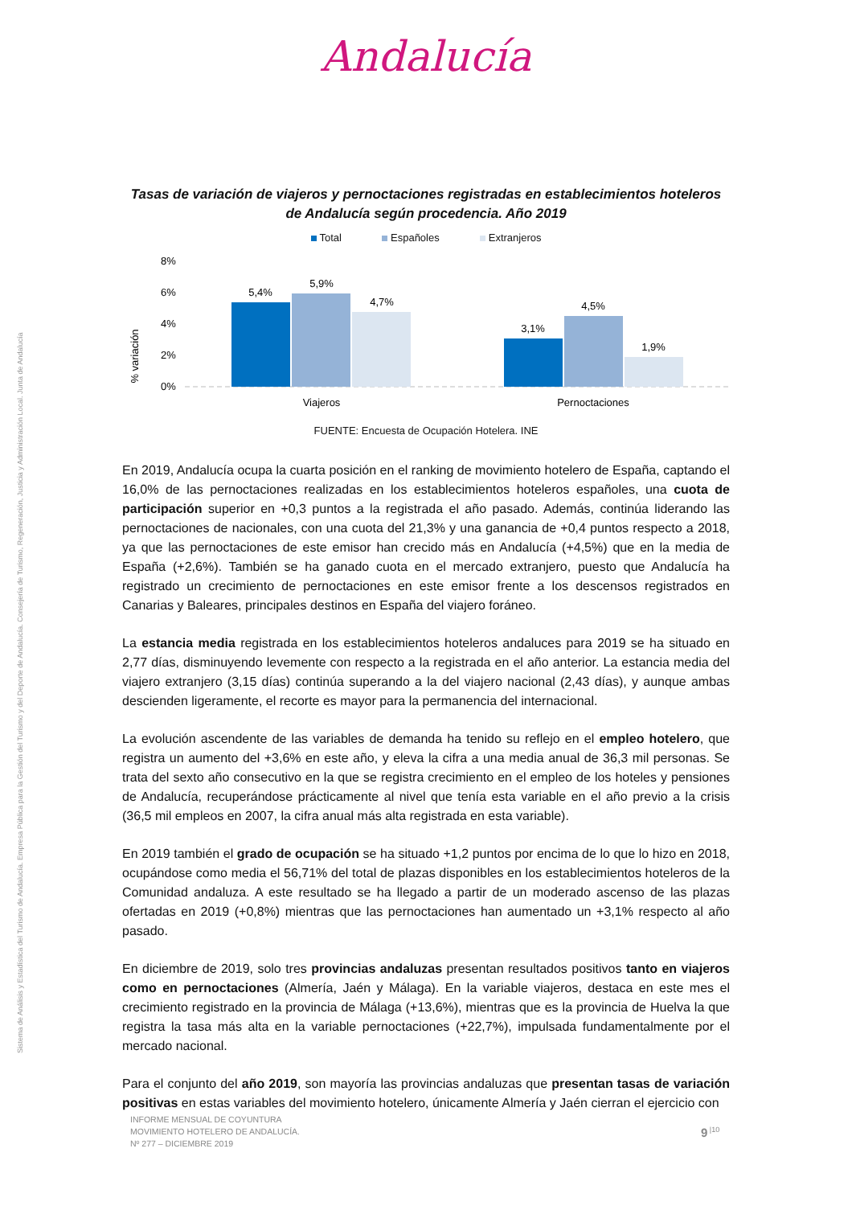Andalucía
Sistema de Análisis y Estadística del Turismo de Andalucía. Empresa Pública para la Gestión del Turismo y del Deporte de Andalucía. Consejería de Turismo, Regeneración, Justicia y Administración Local. Junta de Andalucía
Tasas de variación de viajeros y pernoctaciones registradas en establecimientos hoteleros de Andalucía según procedencia. Año 2019
Total Españoles Extranjeros
% variación
8%
6%
4%
2%
0%
5,4%
5,9%
4,7%
3,1%
4,5%
1,9%
Viajeros
Pernoctaciones
FUENTE: Encuesta de Ocupación Hotelera. INE
En 2019, Andalucía ocupa la cuarta posición en el ranking de movimiento hotelero de España, captando el 16,0% de las pernoctaciones realizadas en los establecimientos hoteleros españoles, una cuota de participación superior en +0,3 puntos a la registrada el año pasado. Además, continúa liderando las pernoctaciones de nacionales, con una cuota del 21,3% y una ganancia de +0,4 puntos respecto a 2018, ya que las pernoctaciones de este emisor han crecido más en Andalucía (+4,5%) que en la media de España (+2,6%). También se ha ganado cuota en el mercado extranjero, puesto que Andalucía ha registrado un crecimiento de pernoctaciones en este emisor frente a los descensos registrados en Canarias y Baleares, principales destinos en España del viajero foráneo.
La estancia media registrada en los establecimientos hoteleros andaluces para 2019 se ha situado en 2,77 días, disminuyendo levemente con respecto a la registrada en el año anterior. La estancia media del viajero extranjero (3,15 días) continúa superando a la del viajero nacional (2,43 días), y aunque ambas descienden ligeramente, el recorte es mayor para la permanencia del internacional.
La evolución ascendente de las variables de demanda ha tenido su reflejo en el empleo hotelero, que registra un aumento del +3,6% en este año, y eleva la cifra a una media anual de 36,3 mil personas. Se trata del sexto año consecutivo en la que se registra crecimiento en el empleo de los hoteles y pensiones de Andalucía, recuperándose prácticamente al nivel que tenía esta variable en el año previo a la crisis (36,5 mil empleos en 2007, la cifra anual más alta registrada en esta variable).
En 2019 también el grado de ocupación se ha situado +1,2 puntos por encima de lo que lo hizo en 2018, ocupándose como media el 56,71% del total de plazas disponibles en los establecimientos hoteleros de la Comunidad andaluza. A este resultado se ha llegado a partir de un moderado ascenso de las plazas ofertadas en 2019 (+0,8%) mientras que las pernoctaciones han aumentado un +3,1% respecto al año pasado.
En diciembre de 2019, solo tres provincias andaluzas presentan resultados positivos tanto en viajeros como en pernoctaciones (Almería, Jaén y Málaga). En la variable viajeros, destaca en este mes el crecimiento registrado en la provincia de Málaga (+13,6%), mientras que es la provincia de Huelva la que registra la tasa más alta en la variable pernoctaciones (+22,7%), impulsada fundamentalmente por el mercado nacional.
Para el conjunto del año 2019, son mayoría las provincias andaluzas que presentan tasas de variación positivas en estas variables del movimiento hotelero, únicamente Almería y Jaén cierran el ejercicio con
INFORME MENSUAL DE COYUNTURA
MOVIMIENTO HOTELERO DE ANDALUCÍA.
Nº 277 – DICIEMBRE 2019
9<sup>|10</sup>